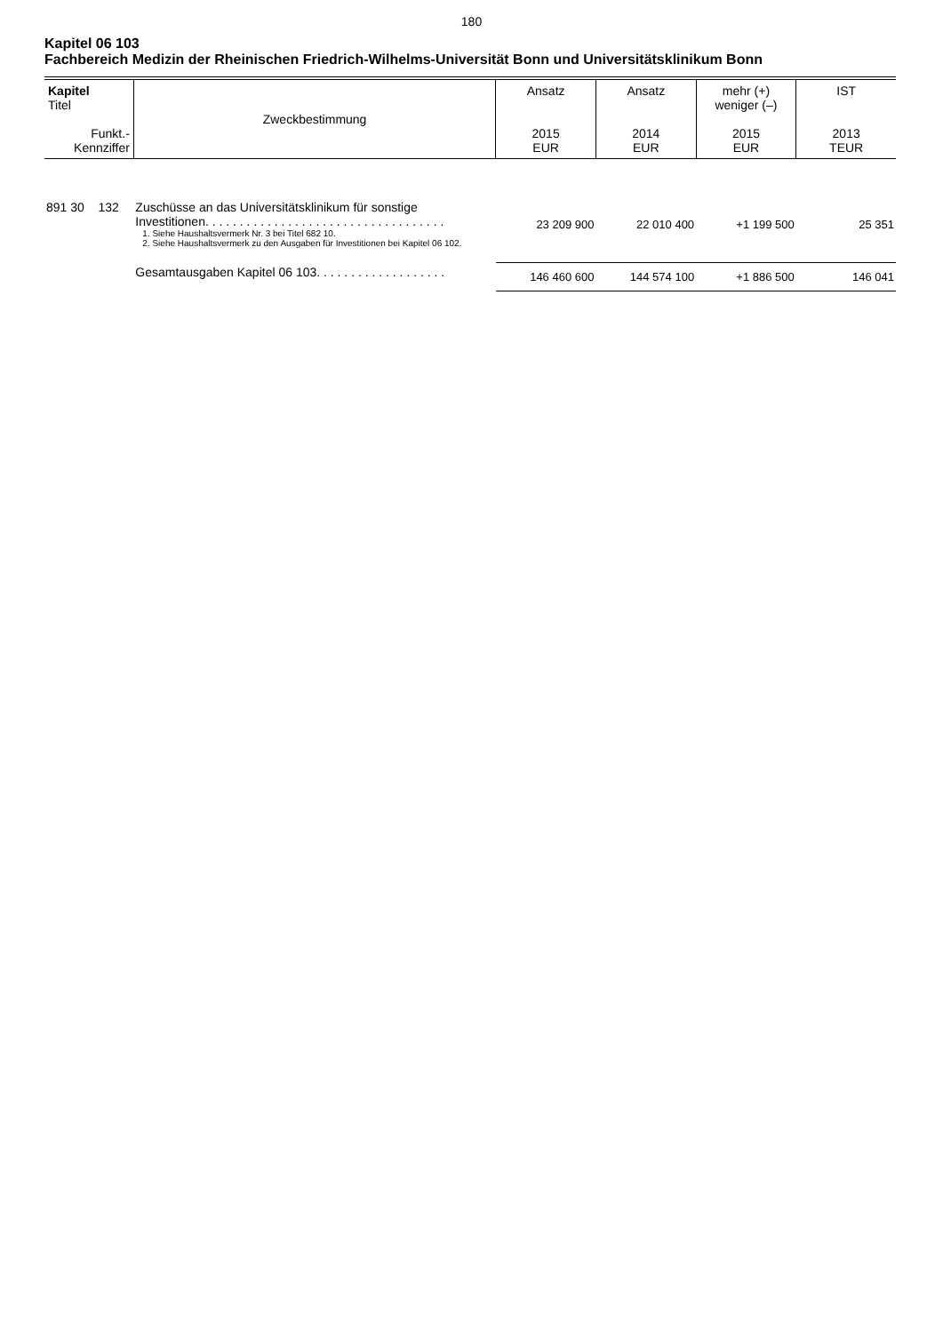180
Kapitel 06 103
Fachbereich Medizin der Rheinischen Friedrich-Wilhelms-Universität Bonn und Universitätsklinikum Bonn
| Kapitel Titel Funkt.- Kennziffer | Zweckbestimmung | Ansatz 2015 EUR | Ansatz 2014 EUR | mehr (+) weniger (–) 2015 EUR | IST 2013 TEUR |
| --- | --- | --- | --- | --- | --- |
| 891 30 132 | Zuschüsse an das Universitätsklinikum für sonstige Investitionen. . . . . . . . . . . . . . . . . . . . . . . . . . . . . . . . . . . 1. Siehe Haushaltsvermerk Nr. 3 bei Titel 682 10. 2. Siehe Haushaltsvermerk zu den Ausgaben für Investitionen bei Kapitel 06 102. | 23 209 900 | 22 010 400 | +1 199 500 | 25 351 |
| | Gesamtausgaben Kapitel 06 103. . . . . . . . . . . . . . . . . . . | 146 460 600 | 144 574 100 | +1 886 500 | 146 041 |